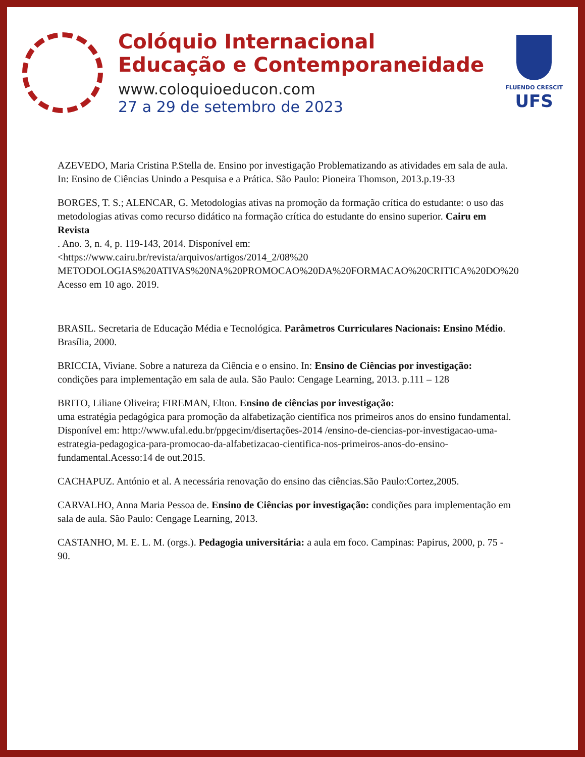Colóquio Internacional
Educação e Contemporaneidade
www.coloquioeducon.com
27 a 29 de setembro de 2023
FLUENDO CRESCIT
UFS
AZEVEDO, Maria Cristina P.Stella de. Ensino por investigação Problematizando as atividades em sala de aula. In: Ensino de Ciências Unindo a Pesquisa e a Prática. São Paulo: Pioneira Thomson, 2013.p.19-33
BORGES, T. S.; ALENCAR, G. Metodologias ativas na promoção da formação crítica do estudante: o uso das metodologias ativas como recurso didático na formação crítica do estudante do ensino superior. Cairu em Revista
. Ano. 3, n. 4, p. 119-143, 2014. Disponível em:
<https://www.cairu.br/revista/arquivos/artigos/2014_2/08%20
METODOLOGIAS%20ATIVAS%20NA%20PROMOCAO%20DA%20FORMACAO%20CRITICA%20DO%20
Acesso em 10 ago. 2019.
BRASIL. Secretaria de Educação Média e Tecnológica. Parâmetros Curriculares Nacionais: Ensino Médio. Brasília, 2000.
BRICCIA, Viviane. Sobre a natureza da Ciência e o ensino. In: Ensino de Ciências por investigação: condições para implementação em sala de aula. São Paulo: Cengage Learning, 2013. p.111 – 128
BRITO, Liliane Oliveira; FIREMAN, Elton. Ensino de ciências por investigação:
uma estratégia pedagógica para promoção da alfabetização científica nos primeiros anos do ensino fundamental. Disponível em: http://www.ufal.edu.br/ppgecim/disertações-2014 /ensino-de-ciencias-por-investigacao-uma-estrategia-pedagogica-para-promocao-da-alfabetizacao-cientifica-nos-primeiros-anos-do-ensino-fundamental.Acesso:14 de out.2015.
CACHAPUZ. António et al. A necessária renovação do ensino das ciências.São Paulo:Cortez,2005.
CARVALHO, Anna Maria Pessoa de. Ensino de Ciências por investigação: condições para implementação em sala de aula. São Paulo: Cengage Learning, 2013.
CASTANHO, M. E. L. M. (orgs.). Pedagogia universitária: a aula em foco. Campinas: Papirus, 2000, p. 75 - 90.